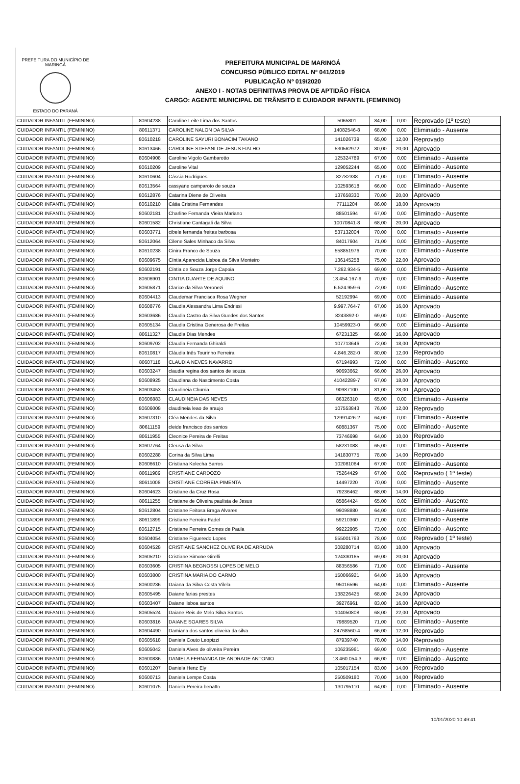PREFEITURA DO MUNICÍPIO DE MARINGÁ
ESTADO DO PARANÁ
PREFEITURA MUNICIPAL DE MARINGÁ
CONCURSO PÚBLICO EDITAL Nº 041/2019
PUBLICAÇÃO Nº 019/2020
ANEXO I - NOTAS DEFINITIVAS PROVA DE APTIDÃO FÍSICA
CARGO: AGENTE MUNICIPAL DE TRÂNSITO E CUIDADOR INFANTIL (FEMININO)
| CUIDADOR INFANTIL (FEMININO) | 80604238 | Caroline Leite Lima dos Santos | 5065801 | 84,00 | 0,00 | Reprovado (1º teste) |
| CUIDADOR INFANTIL (FEMININO) | 80611371 | CAROLINE NALON DA SILVA | 14082546-8 | 68,00 | 0,00 | Eliminado - Ausente |
| CUIDADOR INFANTIL (FEMININO) | 80610218 | CAROLINE SAYURI BONACIM TAKANO | 141026739 | 65,00 | 12,00 | Reprovado |
| CUIDADOR INFANTIL (FEMININO) | 80613466 | CAROLINE STEFANI DE JESUS FIALHO | 530562972 | 80,00 | 20,00 | Aprovado |
| CUIDADOR INFANTIL (FEMININO) | 80604908 | Caroline Vigolo Gambarotto | 125324789 | 67,00 | 0,00 | Eliminado - Ausente |
| CUIDADOR INFANTIL (FEMININO) | 80610209 | Caroline Vital | 129052244 | 65,00 | 0,00 | Eliminado - Ausente |
| CUIDADOR INFANTIL (FEMININO) | 80610604 | Cássia Rodrigues | 82782338 | 71,00 | 0,00 | Eliminado - Ausente |
| CUIDADOR INFANTIL (FEMININO) | 80613564 | cassyane camparoto de souza | 102593618 | 66,00 | 0,00 | Eliminado - Ausente |
| CUIDADOR INFANTIL (FEMININO) | 80612876 | Catarina Diene de Oliveira | 137658330 | 70,00 | 20,00 | Aprovado |
| CUIDADOR INFANTIL (FEMININO) | 80610210 | Cátia Cristina Fernandes | 77111204 | 86,00 | 18,00 | Aprovado |
| CUIDADOR INFANTIL (FEMININO) | 80602181 | Charline Fernanda Vieira Mariano | 88501594 | 67,00 | 0,00 | Eliminado - Ausente |
| CUIDADOR INFANTIL (FEMININO) | 80601582 | Christiane Cantagali da Silva | 10070841-8 | 68,00 | 20,00 | Aprovado |
| CUIDADOR INFANTIL (FEMININO) | 80603771 | cibele fernanda freitas barbosa | 537132004 | 70,00 | 0,00 | Eliminado - Ausente |
| CUIDADOR INFANTIL (FEMININO) | 80612064 | Cilene Sales Minhaco da Silva | 84017604 | 71,00 | 0,00 | Eliminado - Ausente |
| CUIDADOR INFANTIL (FEMININO) | 80610238 | Cinira Franco de Souza | 558851976 | 70,00 | 0,00 | Eliminado - Ausente |
| CUIDADOR INFANTIL (FEMININO) | 80609675 | Cíntia Aparecida Lisboa da Silva Monteiro | 136145258 | 75,00 | 22,00 | Aprovado |
| CUIDADOR INFANTIL (FEMININO) | 80602191 | Cíntia de Souza Jorge Capoia | 7.262.934-5 | 69,00 | 0,00 | Eliminado - Ausente |
| CUIDADOR INFANTIL (FEMININO) | 80606901 | CINTIA DUARTE DE AQUINO | 13.454.167-9 | 70,00 | 0,00 | Eliminado - Ausente |
| CUIDADOR INFANTIL (FEMININO) | 80605871 | Clarice da Silva Veronezi | 6.524.959-6 | 72,00 | 0,00 | Eliminado - Ausente |
| CUIDADOR INFANTIL (FEMININO) | 80604413 | Claudemar Francisca Rosa Wegner | 52192994 | 69,00 | 0,00 | Eliminado - Ausente |
| CUIDADOR INFANTIL (FEMININO) | 80608776 | Claudia Alessandra Lima Endrissi | 9.997.764-7 | 67,00 | 16,00 | Aprovado |
| CUIDADOR INFANTIL (FEMININO) | 80603686 | Claudia Castro da Silva Guedes dos Santos | 8243892-0 | 69,00 | 0,00 | Eliminado - Ausente |
| CUIDADOR INFANTIL (FEMININO) | 80605134 | Claudia Cristina Generosa de Freitas | 10459923-0 | 66,00 | 0,00 | Eliminado - Ausente |
| CUIDADOR INFANTIL (FEMININO) | 80611327 | Claudia Dias Mendes | 67231325 | 66,00 | 16,00 | Aprovado |
| CUIDADOR INFANTIL (FEMININO) | 80609702 | Claudia Fernanda Ghiraldi | 107713646 | 72,00 | 18,00 | Aprovado |
| CUIDADOR INFANTIL (FEMININO) | 80610817 | Cláudia Inês Tourinho Ferreira | 4.846.282-0 | 80,00 | 12,00 | Reprovado |
| CUIDADOR INFANTIL (FEMININO) | 80607118 | CLAUDIA NEVES NAVARRO | 67194993 | 72,00 | 0,00 | Eliminado - Ausente |
| CUIDADOR INFANTIL (FEMININO) | 80603247 | claudia regina dos santos de souza | 90693662 | 66,00 | 26,00 | Aprovado |
| CUIDADOR INFANTIL (FEMININO) | 80608925 | Claudiana do Nascimento Costa | 41042289-7 | 67,00 | 18,00 | Aprovado |
| CUIDADOR INFANTIL (FEMININO) | 80603453 | Claudinéia Churria | 90987100 | 81,00 | 28,00 | Aprovado |
| CUIDADOR INFANTIL (FEMININO) | 80606883 | CLAUDINEIA DAS NEVES | 86326310 | 65,00 | 0,00 | Eliminado - Ausente |
| CUIDADOR INFANTIL (FEMININO) | 80606008 | claudineia leao de araujo | 107553843 | 76,00 | 12,00 | Reprovado |
| CUIDADOR INFANTIL (FEMININO) | 80607310 | Cléa Mendes da Silva | 12991426-2 | 64,00 | 0,00 | Eliminado - Ausente |
| CUIDADOR INFANTIL (FEMININO) | 80611159 | cleide francisco dos santos | 60881367 | 75,00 | 0,00 | Eliminado - Ausente |
| CUIDADOR INFANTIL (FEMININO) | 80611955 | Cleonice Pereira de Freitas | 73746698 | 64,00 | 10,00 | Reprovado |
| CUIDADOR INFANTIL (FEMININO) | 80607764 | Cleusa da Silva | 58231088 | 65,00 | 0,00 | Eliminado - Ausente |
| CUIDADOR INFANTIL (FEMININO) | 80602288 | Corina da Silva Lima | 141830775 | 78,00 | 14,00 | Reprovado |
| CUIDADOR INFANTIL (FEMININO) | 80606610 | Cristiana Kolecha Barros | 102081064 | 67,00 | 0,00 | Eliminado - Ausente |
| CUIDADOR INFANTIL (FEMININO) | 80611989 | CRISTIANE CARDOZO | 75264429 | 67,00 | 0,00 | Reprovado ( 1º teste) |
| CUIDADOR INFANTIL (FEMININO) | 80611008 | CRISTIANE CORREIA PIMENTA | 14497220 | 70,00 | 0,00 | Eliminado - Ausente |
| CUIDADOR INFANTIL (FEMININO) | 80604623 | Cristiane da Cruz Rosa | 79236462 | 68,00 | 14,00 | Reprovado |
| CUIDADOR INFANTIL (FEMININO) | 80611255 | Cristiane de Oliveira paulista de Jesus | 85864424 | 65,00 | 0,00 | Eliminado - Ausente |
| CUIDADOR INFANTIL (FEMININO) | 80612804 | Cristiane Feitosa Braga Alvares | 99098880 | 64,00 | 0,00 | Eliminado - Ausente |
| CUIDADOR INFANTIL (FEMININO) | 80611899 | Cristiane Ferreira Fadel | 59210360 | 71,00 | 0,00 | Eliminado - Ausente |
| CUIDADOR INFANTIL (FEMININO) | 80612715 | Cristiane Ferreira Gomes de Paula | 99222905 | 73,00 | 0,00 | Eliminado - Ausente |
| CUIDADOR INFANTIL (FEMININO) | 80604054 | Cristiane Figueredo Lopes | 555001763 | 78,00 | 0,00 | Reprovado ( 1º teste) |
| CUIDADOR INFANTIL (FEMININO) | 80604528 | CRISTIANE SANCHEZ OLIVEIRA DE ARRUDA | 308280714 | 83,00 | 18,00 | Aprovado |
| CUIDADOR INFANTIL (FEMININO) | 80605210 | Cristiane Simone Girelli | 124330165 | 69,00 | 20,00 | Aprovado |
| CUIDADOR INFANTIL (FEMININO) | 80603605 | CRISTINA BEGNOSSI LOPES DE MELO | 88356586 | 71,00 | 0,00 | Eliminado - Ausente |
| CUIDADOR INFANTIL (FEMININO) | 80603800 | CRISTINA MARIA DO CARMO | 150066921 | 64,00 | 16,00 | Aprovado |
| CUIDADOR INFANTIL (FEMININO) | 80600236 | Daiana da Silva Costa Vilela | 95016596 | 64,00 | 0,00 | Eliminado - Ausente |
| CUIDADOR INFANTIL (FEMININO) | 80605495 | Daiane farias prestes | 138226425 | 68,00 | 24,00 | Aprovado |
| CUIDADOR INFANTIL (FEMININO) | 80603407 | Daiane lisboa santos | 39276961 | 83,00 | 16,00 | Aprovado |
| CUIDADOR INFANTIL (FEMININO) | 80605524 | Daiane Reis de Melo Silva Santos | 104050808 | 68,00 | 22,00 | Aprovado |
| CUIDADOR INFANTIL (FEMININO) | 80603816 | DAIANE SOARES SILVA | 79889520 | 71,00 | 0,00 | Eliminado - Ausente |
| CUIDADOR INFANTIL (FEMININO) | 80604490 | Damiana dos santos oliveira da silva | 24768560-4 | 66,00 | 12,00 | Reprovado |
| CUIDADOR INFANTIL (FEMININO) | 80605618 | Daniela Couto Leopizzi | 87939740 | 78,00 | 14,00 | Reprovado |
| CUIDADOR INFANTIL (FEMININO) | 80605042 | Daniela Alves de oliveira Pereira | 106235961 | 69,00 | 0,00 | Eliminado - Ausente |
| CUIDADOR INFANTIL (FEMININO) | 80600886 | DANIELA FERNANDA DE ANDRADE ANTONIO | 13.460.054-3 | 66,00 | 0,00 | Eliminado - Ausente |
| CUIDADOR INFANTIL (FEMININO) | 80601207 | Daniela Henz Ely | 105017154 | 83,00 | 14,00 | Reprovado |
| CUIDADOR INFANTIL (FEMININO) | 80600713 | Daniela Lempe Costa | 250509180 | 70,00 | 14,00 | Reprovado |
| CUIDADOR INFANTIL (FEMININO) | 80601075 | Daniela Pereira benatto | 130795110 | 64,00 | 0,00 | Eliminado - Ausente |
10/01/2020 10:49:41